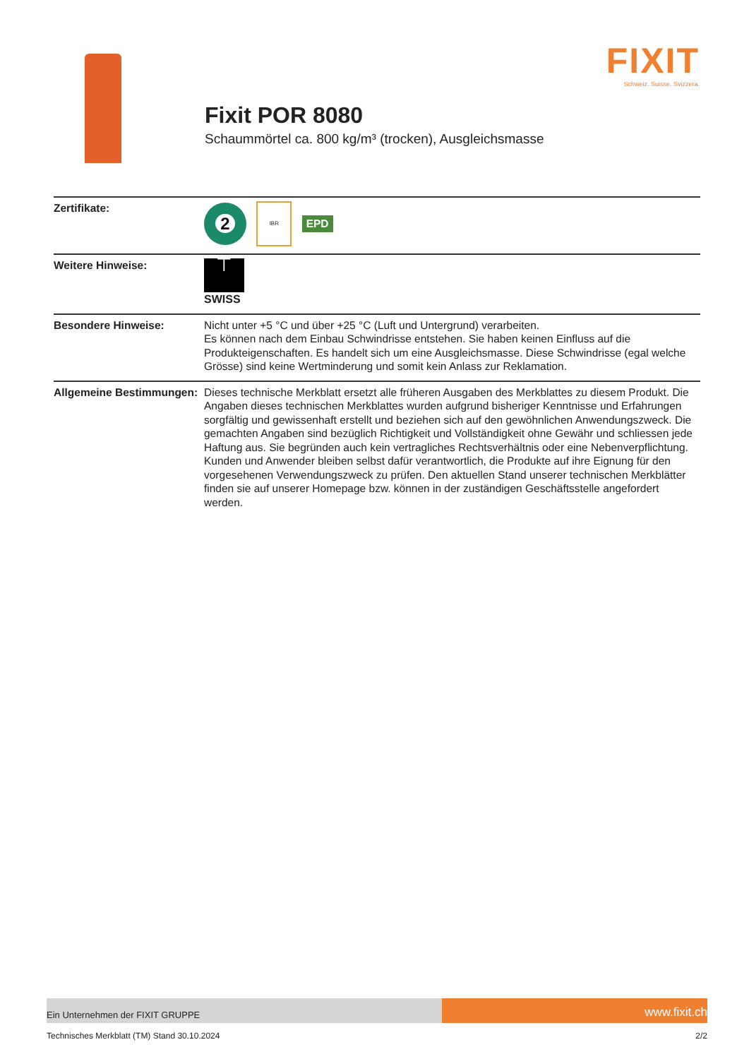FIXIT
Schweiz. Suisse. Svizzera.
Fixit POR 8080
Schaummörtel ca. 800 kg/m³ (trocken), Ausgleichsmasse
| Zertifikate: | 2 IBR EPD |
| Weitere Hinweise: | ⊤ SWISS |
| Besondere Hinweise: | Nicht unter +5 °C und über +25 °C (Luft und Untergrund) verarbeiten. Es können nach dem Einbau Schwindrisse entstehen. Sie haben keinen Einfluss auf die Produkteigenschaften. Es handelt sich um eine Ausgleichsmasse. Diese Schwindrisse (egal welche Grösse) sind keine Wertminderung und somit kein Anlass zur Reklamation. |
| Allgemeine Bestimmungen: | Dieses technische Merkblatt ersetzt alle früheren Ausgaben des Merkblattes zu diesem Produkt. Die Angaben dieses technischen Merkblattes wurden aufgrund bisheriger Kenntnisse und Erfahrungen sorgfältig und gewissenhaft erstellt und beziehen sich auf den gewöhnlichen Anwendungszweck. Die gemachten Angaben sind bezüglich Richtigkeit und Vollständigkeit ohne Gewähr und schliessen jede Haftung aus. Sie begründen auch kein vertragliches Rechtsverhältnis oder eine Nebenverpflichtung. Kunden und Anwender bleiben selbst dafür verantwortlich, die Produkte auf ihre Eignung für den vorgesehenen Verwendungszweck zu prüfen. Den aktuellen Stand unserer technischen Merkblätter finden sie auf unserer Homepage bzw. können in der zuständigen Geschäftsstelle angefordert werden. |
Ein Unternehmen der FIXIT GRUPPE
www.fixit.ch
Technisches Merkblatt (TM) Stand 30.10.2024 2/2